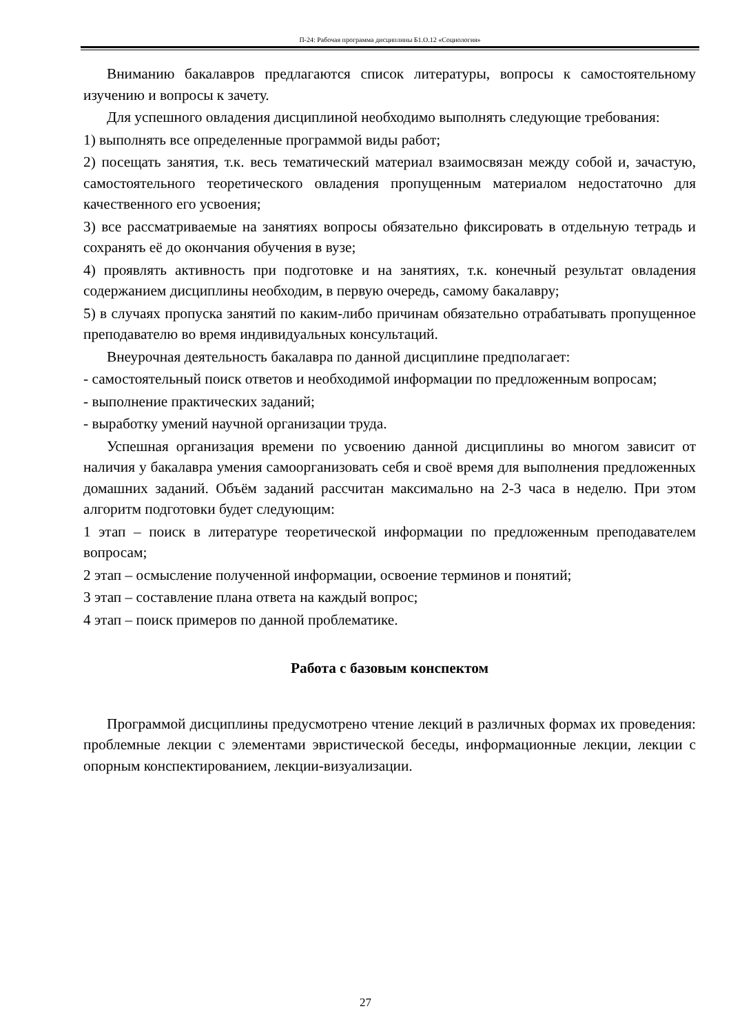П-24: Рабочая программа дисциплины Б1.О.12 «Социология»
Вниманию бакалавров предлагаются список литературы, вопросы к самостоятельному изучению и вопросы к зачету.
Для успешного овладения дисциплиной необходимо выполнять следующие требования:
1) выполнять все определенные программой виды работ;
2) посещать занятия, т.к. весь тематический материал взаимосвязан между собой и, зачастую, самостоятельного теоретического овладения пропущенным материалом недостаточно для качественного его усвоения;
3) все рассматриваемые на занятиях вопросы обязательно фиксировать в отдельную тетрадь и сохранять её до окончания обучения в вузе;
4) проявлять активность при подготовке и на занятиях, т.к. конечный результат овладения содержанием дисциплины необходим, в первую очередь, самому бакалавру;
5) в случаях пропуска занятий по каким-либо причинам обязательно отрабатывать пропущенное преподавателю во время индивидуальных консультаций.
Внеурочная деятельность бакалавра по данной дисциплине предполагает:
- самостоятельный поиск ответов и необходимой информации по предложенным вопросам;
- выполнение практических заданий;
- выработку умений научной организации труда.
Успешная организация времени по усвоению данной дисциплины во многом зависит от наличия у бакалавра умения самоорганизовать себя и своё время для выполнения предложенных домашних заданий. Объём заданий рассчитан максимально на 2-3 часа в неделю. При этом алгоритм подготовки будет следующим:
1 этап – поиск в литературе теоретической информации по предложенным преподавателем вопросам;
2 этап – осмысление полученной информации, освоение терминов и понятий;
3 этап – составление плана ответа на каждый вопрос;
4 этап – поиск примеров по данной проблематике.
Работа с базовым конспектом
Программой дисциплины предусмотрено чтение лекций в различных формах их проведения: проблемные лекции с элементами эвристической беседы, информационные лекции, лекции с опорным конспектированием, лекции-визуализации.
27